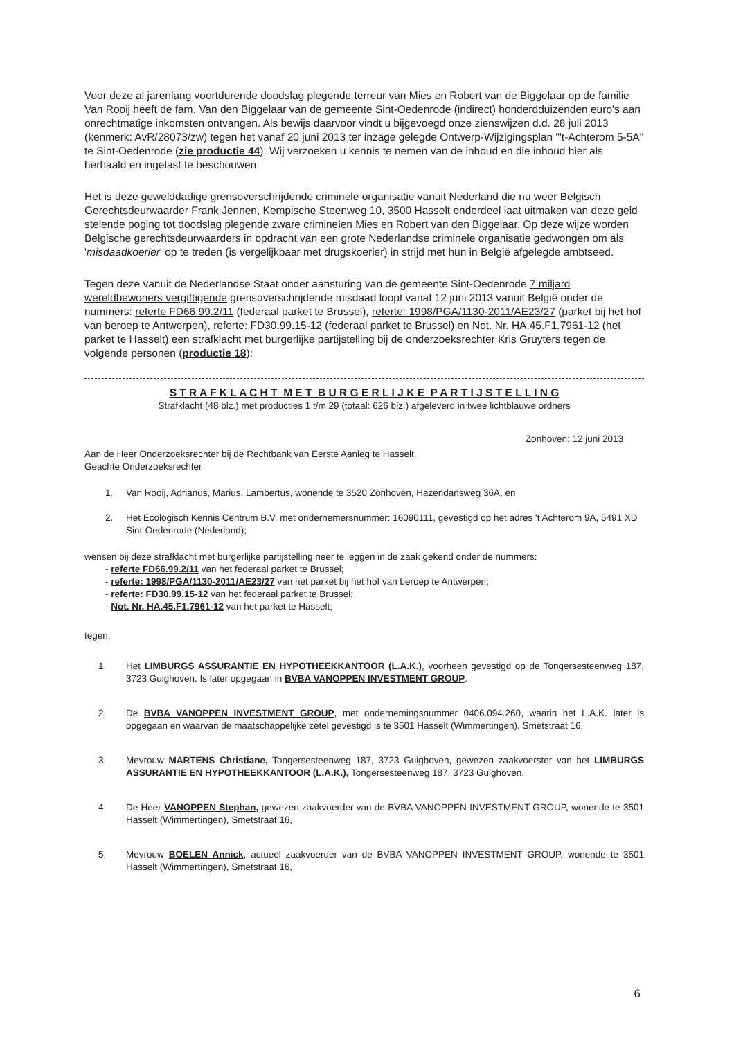Voor deze al jarenlang voortdurende doodslag plegende terreur van Mies en Robert van de Biggelaar op de familie Van Rooij heeft de fam. Van den Biggelaar van de gemeente Sint-Oedenrode (indirect) honderdduizenden euro's aan onrechtmatige inkomsten ontvangen. Als bewijs daarvoor vindt u bijgevoegd onze zienswijzen d.d. 28 juli 2013 (kenmerk: AvR/28073/zw) tegen het vanaf 20 juni 2013 ter inzage gelegde Ontwerp-Wijzigingsplan "'t-Achterom 5-5A" te Sint-Oedenrode (zie productie 44). Wij verzoeken u kennis te nemen van de inhoud en die inhoud hier als herhaald en ingelast te beschouwen.
Het is deze gewelddadige grensoverschrijdende criminele organisatie vanuit Nederland die nu weer Belgisch Gerechtsdeurwaarder Frank Jennen, Kempische Steenweg 10, 3500 Hasselt onderdeel laat uitmaken van deze geld stelende poging tot doodslag plegende zware criminelen Mies en Robert van den Biggelaar. Op deze wijze worden Belgische gerechtsdeurwaarders in opdracht van een grote Nederlandse criminele organisatie gedwongen om als 'misdaadkoerier' op te treden (is vergelijkbaar met drugskoerier) in strijd met hun in België afgelegde ambtseed.
Tegen deze vanuit de Nederlandse Staat onder aansturing van de gemeente Sint-Oedenrode 7 miljard wereldbewoners vergiftigende grensoverschrijdende misdaad loopt vanaf 12 juni 2013 vanuit België onder de nummers: referte FD66.99.2/11 (federaal parket te Brussel), referte: 1998/PGA/1130-2011/AE23/27 (parket bij het hof van beroep te Antwerpen), referte: FD30.99.15-12 (federaal parket te Brussel) en Not. Nr. HA.45.F1.7961-12 (het parket te Hasselt) een strafklacht met burgerlijke partijstelling bij de onderzoeksrechter Kris Gruyters tegen de volgende personen (productie 18):
S T R A F K L A C H T M E T B U R G E R L I J K E P A R T I J S T E L L I N G
Strafklacht (48 blz.) met producties 1 t/m 29 (totaal: 626 blz.) afgeleverd in twee lichtblauwe ordners
Zonhoven: 12 juni 2013
Aan de Heer Onderzoeksrechter bij de Rechtbank van Eerste Aanleg te Hasselt,
Geachte Onderzoeksrechter
1. Van Rooij, Adrianus, Marius, Lambertus, wonende te 3520 Zonhoven, Hazendansweg 36A, en
2. Het Ecologisch Kennis Centrum B.V. met ondernemersnummer: 16090111, gevestigd op het adres 't Achterom 9A, 5491 XD Sint-Oedenrode (Nederland);
wensen bij deze strafklacht met burgerlijke partijstelling neer te leggen in de zaak gekend onder de nummers:
- referte FD66.99.2/11 van het federaal parket te Brussel;
- referte: 1998/PGA/1130-2011/AE23/27 van het parket bij het hof van beroep te Antwerpen;
- referte: FD30.99.15-12 van het federaal parket te Brussel;
- Not. Nr. HA.45.F1.7961-12 van het parket te Hasselt;
tegen:
1. Het LIMBURGS ASSURANTIE EN HYPOTHEEKKANTOOR (L.A.K.), voorheen gevestigd op de Tongersesteenweg 187, 3723 Guighoven. Is later opgegaan in BVBA VANOPPEN INVESTMENT GROUP.
2. De BVBA VANOPPEN INVESTMENT GROUP, met ondernemingsnummer 0406.094.260, waarin het L.A.K. later is opgegaan en waarvan de maatschappelijke zetel gevestigd is te 3501 Hasselt (Wimmertingen), Smetstraat 16,
3. Mevrouw MARTENS Christiane, Tongersesteenweg 187, 3723 Guighoven, gewezen zaakvoerster van het LIMBURGS ASSURANTIE EN HYPOTHEEKKANTOOR (L.A.K.), Tongersesteenweg 187, 3723 Guighoven.
4. De Heer VANOPPEN Stephan, gewezen zaakvoerder van de BVBA VANOPPEN INVESTMENT GROUP, wonende te 3501 Hasselt (Wimmertingen), Smetstraat 16,
5. Mevrouw BOELEN Annick, actueel zaakvoerder van de BVBA VANOPPEN INVESTMENT GROUP, wonende te 3501 Hasselt (Wimmertingen), Smetstraat 16,
6